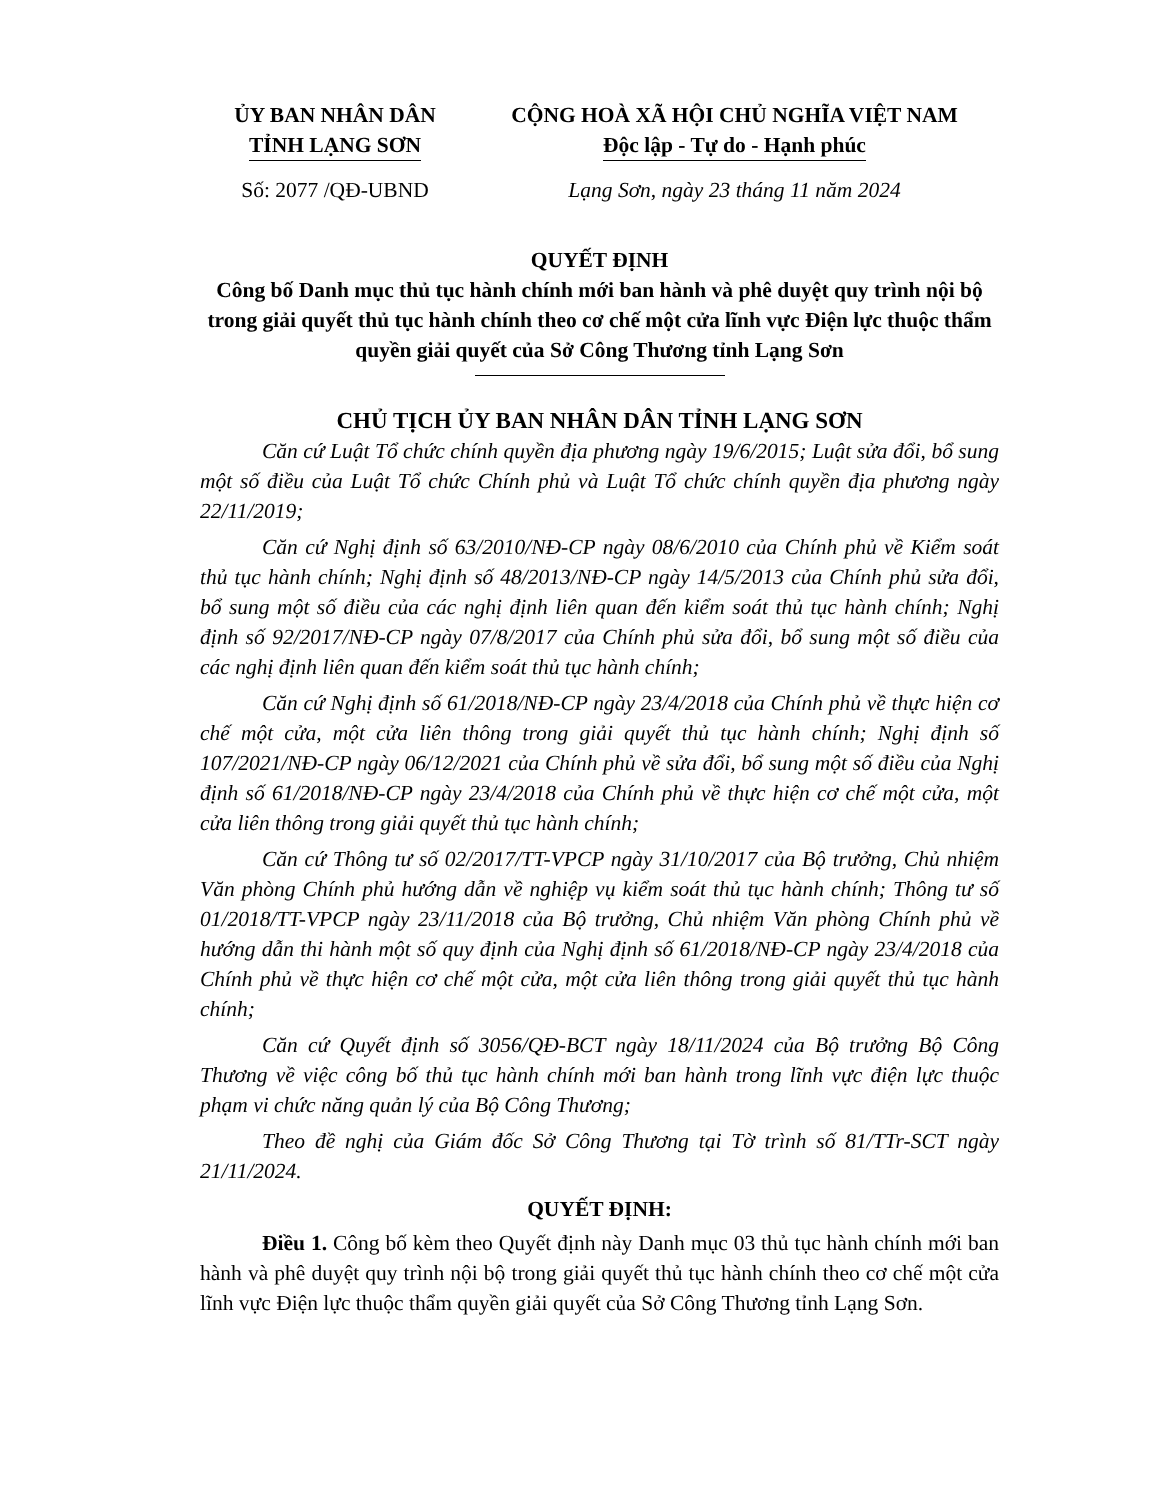ỦY BAN NHÂN DÂN
TỈNH LẠNG SƠN
CỘNG HOÀ XÃ HỘI CHỦ NGHĨA VIỆT NAM
Độc lập - Tự do - Hạnh phúc
Số: 2077 /QĐ-UBND Lạng Sơn, ngày 23 tháng 11 năm 2024
QUYẾT ĐỊNH
Công bố Danh mục thủ tục hành chính mới ban hành và phê duyệt quy trình nội bộ trong giải quyết thủ tục hành chính theo cơ chế một cửa lĩnh vực Điện lực thuộc thẩm quyền giải quyết của Sở Công Thương tỉnh Lạng Sơn
CHỦ TỊCH ỦY BAN NHÂN DÂN TỈNH LẠNG SƠN
Căn cứ Luật Tổ chức chính quyền địa phương ngày 19/6/2015; Luật sửa đổi, bổ sung một số điều của Luật Tổ chức Chính phủ và Luật Tổ chức chính quyền địa phương ngày 22/11/2019;
Căn cứ Nghị định số 63/2010/NĐ-CP ngày 08/6/2010 của Chính phủ về Kiểm soát thủ tục hành chính; Nghị định số 48/2013/NĐ-CP ngày 14/5/2013 của Chính phủ sửa đổi, bổ sung một số điều của các nghị định liên quan đến kiểm soát thủ tục hành chính; Nghị định số 92/2017/NĐ-CP ngày 07/8/2017 của Chính phủ sửa đổi, bổ sung một số điều của các nghị định liên quan đến kiểm soát thủ tục hành chính;
Căn cứ Nghị định số 61/2018/NĐ-CP ngày 23/4/2018 của Chính phủ về thực hiện cơ chế một cửa, một cửa liên thông trong giải quyết thủ tục hành chính; Nghị định số 107/2021/NĐ-CP ngày 06/12/2021 của Chính phủ về sửa đổi, bổ sung một số điều của Nghị định số 61/2018/NĐ-CP ngày 23/4/2018 của Chính phủ về thực hiện cơ chế một cửa, một cửa liên thông trong giải quyết thủ tục hành chính;
Căn cứ Thông tư số 02/2017/TT-VPCP ngày 31/10/2017 của Bộ trưởng, Chủ nhiệm Văn phòng Chính phủ hướng dẫn về nghiệp vụ kiểm soát thủ tục hành chính; Thông tư số 01/2018/TT-VPCP ngày 23/11/2018 của Bộ trưởng, Chủ nhiệm Văn phòng Chính phủ về hướng dẫn thi hành một số quy định của Nghị định số 61/2018/NĐ-CP ngày 23/4/2018 của Chính phủ về thực hiện cơ chế một cửa, một cửa liên thông trong giải quyết thủ tục hành chính;
Căn cứ Quyết định số 3056/QĐ-BCT ngày 18/11/2024 của Bộ trưởng Bộ Công Thương về việc công bố thủ tục hành chính mới ban hành trong lĩnh vực điện lực thuộc phạm vi chức năng quản lý của Bộ Công Thương;
Theo đề nghị của Giám đốc Sở Công Thương tại Tờ trình số 81/TTr-SCT ngày 21/11/2024.
QUYẾT ĐỊNH:
Điều 1. Công bố kèm theo Quyết định này Danh mục 03 thủ tục hành chính mới ban hành và phê duyệt quy trình nội bộ trong giải quyết thủ tục hành chính theo cơ chế một cửa lĩnh vực Điện lực thuộc thẩm quyền giải quyết của Sở Công Thương tỉnh Lạng Sơn.